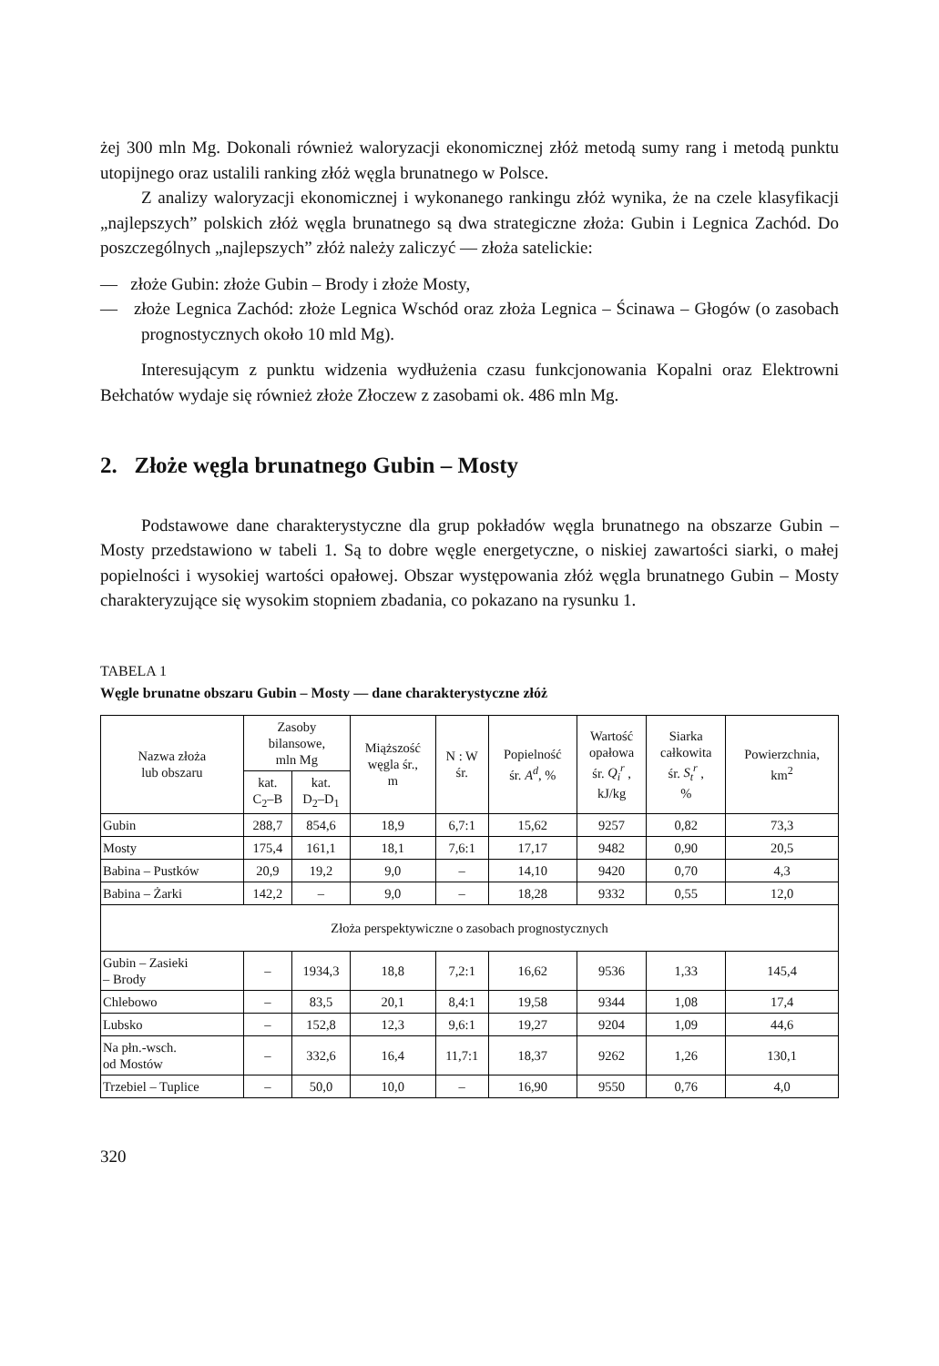żej 300 mln Mg. Dokonali również waloryzacji ekonomicznej złóż metodą sumy rang i metodą punktu utopijnego oraz ustalili ranking złóż węgla brunatnego w Polsce.
Z analizy waloryzacji ekonomicznej i wykonanego rankingu złóż wynika, że na czele klasyfikacji „najlepszych” polskich złóż węgla brunatnego są dwa strategiczne złoża: Gubin i Legnica Zachód. Do poszczególnych „najlepszych” złóż należy zaliczyć — złoża satelickie:
— złoże Gubin: złoże Gubin – Brody i złoże Mosty,
— złoże Legnica Zachód: złoże Legnica Wschód oraz złoża Legnica – Ścinawa – Głogów (o zasobach prognostycznych około 10 mld Mg).
Interesującym z punktu widzenia wydłużenia czasu funkcjonowania Kopalni oraz Elektrowni Bełchatów wydaje się również złoże Złoczew z zasobami ok. 486 mln Mg.
2. Złoże węgla brunatnego Gubin – Mosty
Podstawowe dane charakterystyczne dla grup pokładów węgla brunatnego na obszarze Gubin – Mosty przedstawiono w tabeli 1. Są to dobre węgle energetyczne, o niskiej zawartości siarki, o małej popielności i wysokiej wartości opałowej. Obszar występowania złóż węgla brunatnego Gubin – Mosty charakteryzujące się wysokim stopniem zbadania, co pokazano na rysunku 1.
TABELA 1
Węgle brunatne obszaru Gubin – Mosty — dane charakterystyczne złóż
| Nazwa złoża lub obszaru | Zasoby bilansowe, mln Mg | | Miąższość węgla śr., m | N : W śr. | Popielność śr. A<sup>d</sup> , % | Wartość opałowa śr. Q<sub>i</sub><sup>r</sup> , kJ/kg | Siarka całkowita śr. S<sub>t</sub><sup>r</sup> , % | Powierzchnia, km<sup>2</sup> |
| --- | --- | --- | --- | --- | --- | --- | --- | --- |
| | kat. C<sub>2</sub>–B | kat. D<sub>2</sub>–D<sub>1</sub> | | | | | | |
| Gubin | 288,7 | 854,6 | 18,9 | 6,7:1 | 15,62 | 9257 | 0,82 | 73,3 |
| Mosty | 175,4 | 161,1 | 18,1 | 7,6:1 | 17,17 | 9482 | 0,90 | 20,5 |
| Babina – Pustków | 20,9 | 19,2 | 9,0 | – | 14,10 | 9420 | 0,70 | 4,3 |
| Babina – Żarki | 142,2 | – | 9,0 | – | 18,28 | 9332 | 0,55 | 12,0 |
| Złoża perspektywiczne o zasobach prognostycznych | | | | | | | | |
| Gubin – Zasieki – Brody | – | 1934,3 | 18,8 | 7,2:1 | 16,62 | 9536 | 1,33 | 145,4 |
| Chlebowo | – | 83,5 | 20,1 | 8,4:1 | 19,58 | 9344 | 1,08 | 17,4 |
| Lubsko | – | 152,8 | 12,3 | 9,6:1 | 19,27 | 9204 | 1,09 | 44,6 |
| Na płn.-wsch. od Mostów | – | 332,6 | 16,4 | 11,7:1 | 18,37 | 9262 | 1,26 | 130,1 |
| Trzebiel – Tuplice | – | 50,0 | 10,0 | – | 16,90 | 9550 | 0,76 | 4,0 |
320